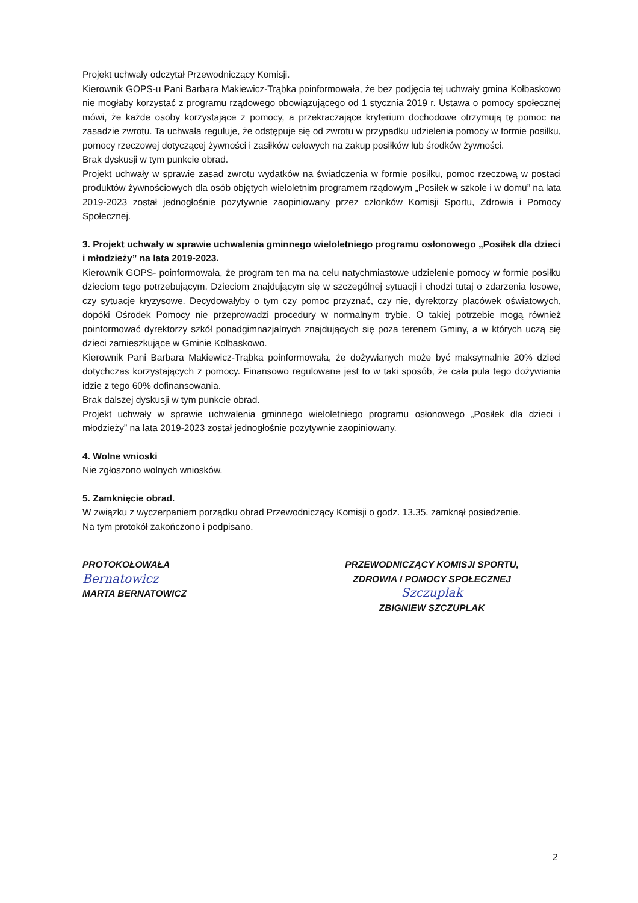Projekt uchwały odczytał Przewodniczący Komisji.
Kierownik GOPS-u Pani Barbara Makiewicz-Trąbka poinformowała, że bez podjęcia tej uchwały gmina Kołbaskowo nie mogłaby korzystać z programu rządowego obowiązującego od 1 stycznia 2019 r. Ustawa o pomocy społecznej mówi, że każde osoby korzystające z pomocy, a przekraczające kryterium dochodowe otrzymują tę pomoc na zasadzie zwrotu. Ta uchwała reguluje, że odstępuje się od zwrotu w przypadku udzielenia pomocy w formie posiłku, pomocy rzeczowej dotyczącej żywności i zasiłków celowych na zakup posiłków lub środków żywności.
Brak dyskusji w tym punkcie obrad.
Projekt uchwały w sprawie zasad zwrotu wydatków na świadczenia w formie posiłku, pomoc rzeczową w postaci produktów żywnościowych dla osób objętych wieloletnim programem rządowym „Posiłek w szkole i w domu” na lata 2019-2023 został jednogłośnie pozytywnie zaopiniowany przez członków Komisji Sportu, Zdrowia i Pomocy Społecznej.
3. Projekt uchwały w sprawie uchwalenia gminnego wieloletniego programu osłonowego „Posiłek dla dzieci i młodzieży” na lata 2019-2023.
Kierownik GOPS- poinformowała, że program ten ma na celu natychmiastowe udzielenie pomocy w formie posiłku dzieciom tego potrzebującym. Dzieciom znajdującym się w szczególnej sytuacji i chodzi tutaj o zdarzenia losowe, czy sytuacje kryzysowe. Decydowałyby o tym czy pomoc przyznać, czy nie, dyrektorzy placówek oświatowych, dopóki Ośrodek Pomocy nie przeprowadzi procedury w normalnym trybie. O takiej potrzebie mogą również poinformować dyrektorzy szkół ponadgimnazjalnych znajdujących się poza terenem Gminy, a w których uczą się dzieci zamieszkujące w Gminie Kołbaskowo.
Kierownik Pani Barbara Makiewicz-Trąbka poinformowała, że dożywianych może być maksymalnie 20% dzieci dotychczas korzystających z pomocy. Finansowo regulowane jest to w taki sposób, że cała pula tego dożywiania idzie z tego 60% dofinansowania.
Brak dalszej dyskusji w tym punkcie obrad.
Projekt uchwały w sprawie uchwalenia gminnego wieloletniego programu osłonowego „Posiłek dla dzieci i młodzieży” na lata 2019-2023 został jednogłośnie pozytywnie zaopiniowany.
4. Wolne wnioski
Nie zgłoszono wolnych wniosków.
5. Zamknięcie obrad.
W związku z wyczerpaniem porządku obrad Przewodniczący Komisji o godz. 13.35. zamknął posiedzenie.
Na tym protokół zakończono i podpisano.
PROTOKOŁOWAŁA
Bernatowicz
MARTA BERNATOWICZ
PRZEWODNICZĄCY KOMISJI SPORTU,
ZDROWIA I POMOCY SPOŁECZNEJ
Szczuplak
ZBIGNIEW SZCZUPLAK
2